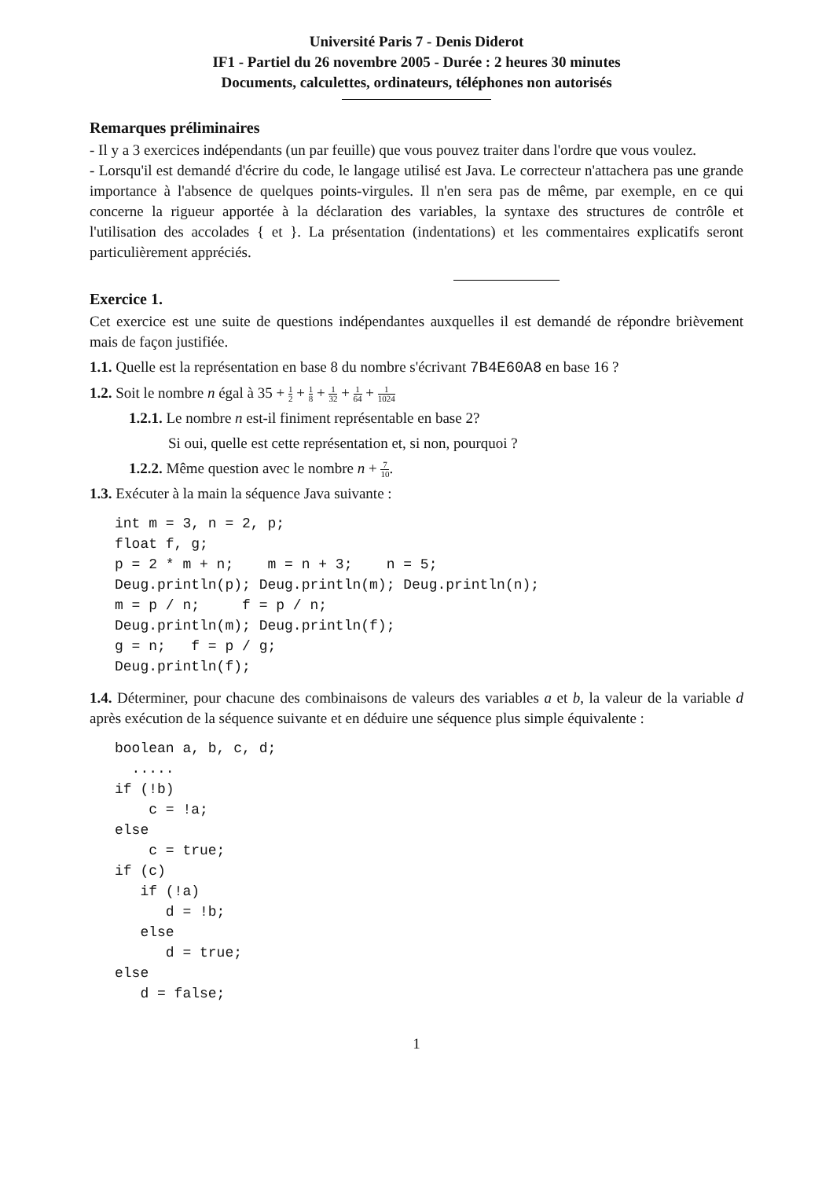Université Paris 7 - Denis Diderot
IF1 - Partiel du 26 novembre 2005 - Durée : 2 heures 30 minutes
Documents, calculettes, ordinateurs, téléphones non autorisés
Remarques préliminaires
- Il y a 3 exercices indépendants (un par feuille) que vous pouvez traiter dans l'ordre que vous voulez.
- Lorsqu'il est demandé d'écrire du code, le langage utilisé est Java. Le correcteur n'attachera pas une grande importance à l'absence de quelques points-virgules. Il n'en sera pas de même, par exemple, en ce qui concerne la rigueur apportée à la déclaration des variables, la syntaxe des structures de contrôle et l'utilisation des accolades { et }. La présentation (indentations) et les commentaires explicatifs seront particulièrement appréciés.
Exercice 1.
Cet exercice est une suite de questions indépendantes auxquelles il est demandé de répondre brièvement mais de façon justifiée.
1.1. Quelle est la représentation en base 8 du nombre s'écrivant 7B4E60A8 en base 16 ?
1.2. Soit le nombre n égal à 35 + 1 2 + 1 8 + 1 32 + 1 64 + 1 1024
1.2.1. Le nombre n est-il finiment représentable en base 2?
Si oui, quelle est cette représentation et, si non, pourquoi ?
1.2.2. Même question avec le nombre n + 7 10.
1.3. Exécuter à la main la séquence Java suivante :
int m = 3, n = 2, p;
float f, g;
p = 2 * m + n;    m = n + 3;    n = 5;
Deug.println(p); Deug.println(m); Deug.println(n);
m = p / n;     f = p / n;
Deug.println(m); Deug.println(f);
g = n;   f = p / g;
Deug.println(f);
1.4. Déterminer, pour chacune des combinaisons de valeurs des variables a et b, la valeur de la variable d après exécution de la séquence suivante et en déduire une séquence plus simple équivalente :
boolean a, b, c, d;
  .....
if (!b)
    c = !a;
else
    c = true;
if (c)
   if (!a)
      d = !b;
   else
      d = true;
else
   d = false;
1